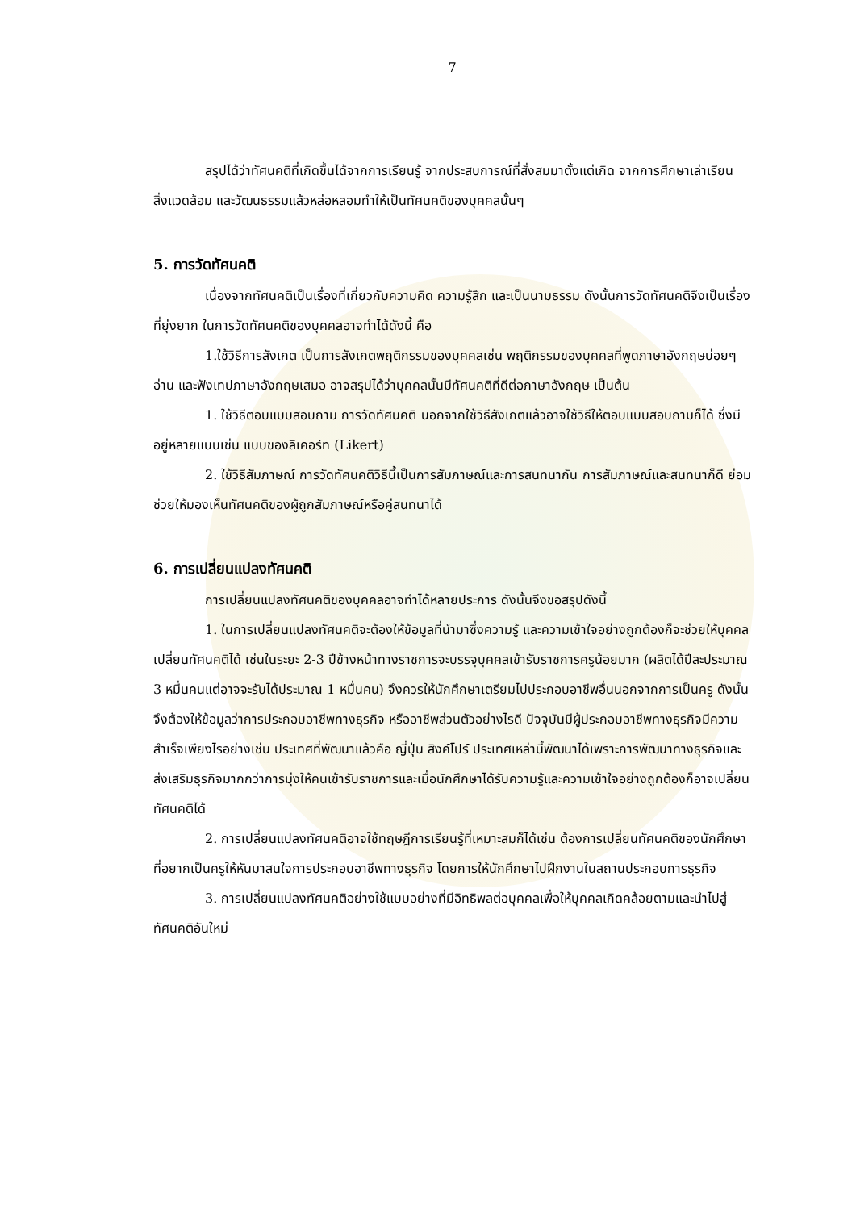7
สรุปได้ว่าทัศนคติที่เกิดขึ้นได้จากการเรียนรู้ จากประสบการณ์ที่สั่งสมมาตั้งแต่เกิด จากการศึกษาเล่าเรียน สิ่งแวดล้อม และวัฒนธรรมแล้วหล่อหลอมทำให้เป็นทัศนคติของบุคคลนั้นๆ
5. การวัดทัศนคติ
เนื่องจากทัศนคติเป็นเรื่องที่เกี่ยวกับความคิด ความรู้สึก และเป็นนามธรรม ดังนั้นการวัดทัศนคติจึงเป็นเรื่องที่ยุ่งยาก ในการวัดทัศนคติของบุคคลอาจทำได้ดังนี้ คือ
1.ใช้วิธีการสังเกต เป็นการสังเกตพฤติกรรมของบุคคลเช่น พฤติกรรมของบุคคลที่พูดภาษาอังกฤษบ่อยๆ อ่าน และฟังเทปภาษาอังกฤษเสมอ อาจสรุปได้ว่าบุคคลนั้นมีทัศนคติที่ดีต่อภาษาอังกฤษ เป็นต้น
1. ใช้วิธีตอบแบบสอบถาม การวัดทัศนคติ นอกจากใช้วิธีสังเกตแล้วอาจใช้วิธีให้ตอบแบบสอบถามก็ได้ ซึ่งมีอยู่หลายแบบเช่น แบบของลิเคอร์ท (Likert)
2. ใช้วิธีสัมภาษณ์ การวัดทัศนคติวิธีนี้เป็นการสัมภาษณ์และการสนทนากัน การสัมภาษณ์และสนทนาก็ดี ย่อมช่วยให้มองเห็นทัศนคติของผู้ถูกสัมภาษณ์หรือคู่สนทนาได้
6. การเปลี่ยนแปลงทัศนคติ
การเปลี่ยนแปลงทัศนคติของบุคคลอาจทำได้หลายประการ ดังนั้นจึงขอสรุปดังนี้
1. ในการเปลี่ยนแปลงทัศนคติจะต้องให้ข้อมูลที่นำมาซึ่งความรู้ และความเข้าใจอย่างถูกต้องก็จะช่วยให้บุคคลเปลี่ยนทัศนคติได้ เช่นในระยะ 2-3 ปีข้างหน้าทางราชการจะบรรจุบุคคลเข้ารับราชการครูน้อยมาก (ผลิตได้ปีละประมาณ 3 หมื่นคนแต่อาจจะรับได้ประมาณ 1 หมื่นคน) จึงควรให้นักศึกษาเตรียมไปประกอบอาชีพอื่นนอกจากการเป็นครู ดังนั้นจึงต้องให้ข้อมูลว่าการประกอบอาชีพทางธุรกิจ หรืออาชีพส่วนตัวอย่างไรดี ปัจจุบันมีผู้ประกอบอาชีพทางธุรกิจมีความสำเร็จเพียงไรอย่างเช่น ประเทศที่พัฒนาแล้วคือ ญี่ปุ่น สิงค์โปร์ ประเทศเหล่านี้พัฒนาได้เพราะการพัฒนาทางธุรกิจและส่งเสริมธุรกิจมากกว่าการมุ่งให้คนเข้ารับราชการและเมื่อนักศึกษาได้รับความรู้และความเข้าใจอย่างถูกต้องก็อาจเปลี่ยนทัศนคติได้
2. การเปลี่ยนแปลงทัศนคติอาจใช้ทฤษฎีการเรียนรู้ที่เหมาะสมก็ได้เช่น ต้องการเปลี่ยนทัศนคติของนักศึกษาที่อยากเป็นครูให้หันมาสนใจการประกอบอาชีพทางธุรกิจ โดยการให้นักศึกษาไปฝึกงานในสถานประกอบการธุรกิจ
3. การเปลี่ยนแปลงทัศนคติอย่างใช้แบบอย่างที่มีอิทธิพลต่อบุคคลเพื่อให้บุคคลเกิดคล้อยตามและนำไปสู่ทัศนคติอันใหม่